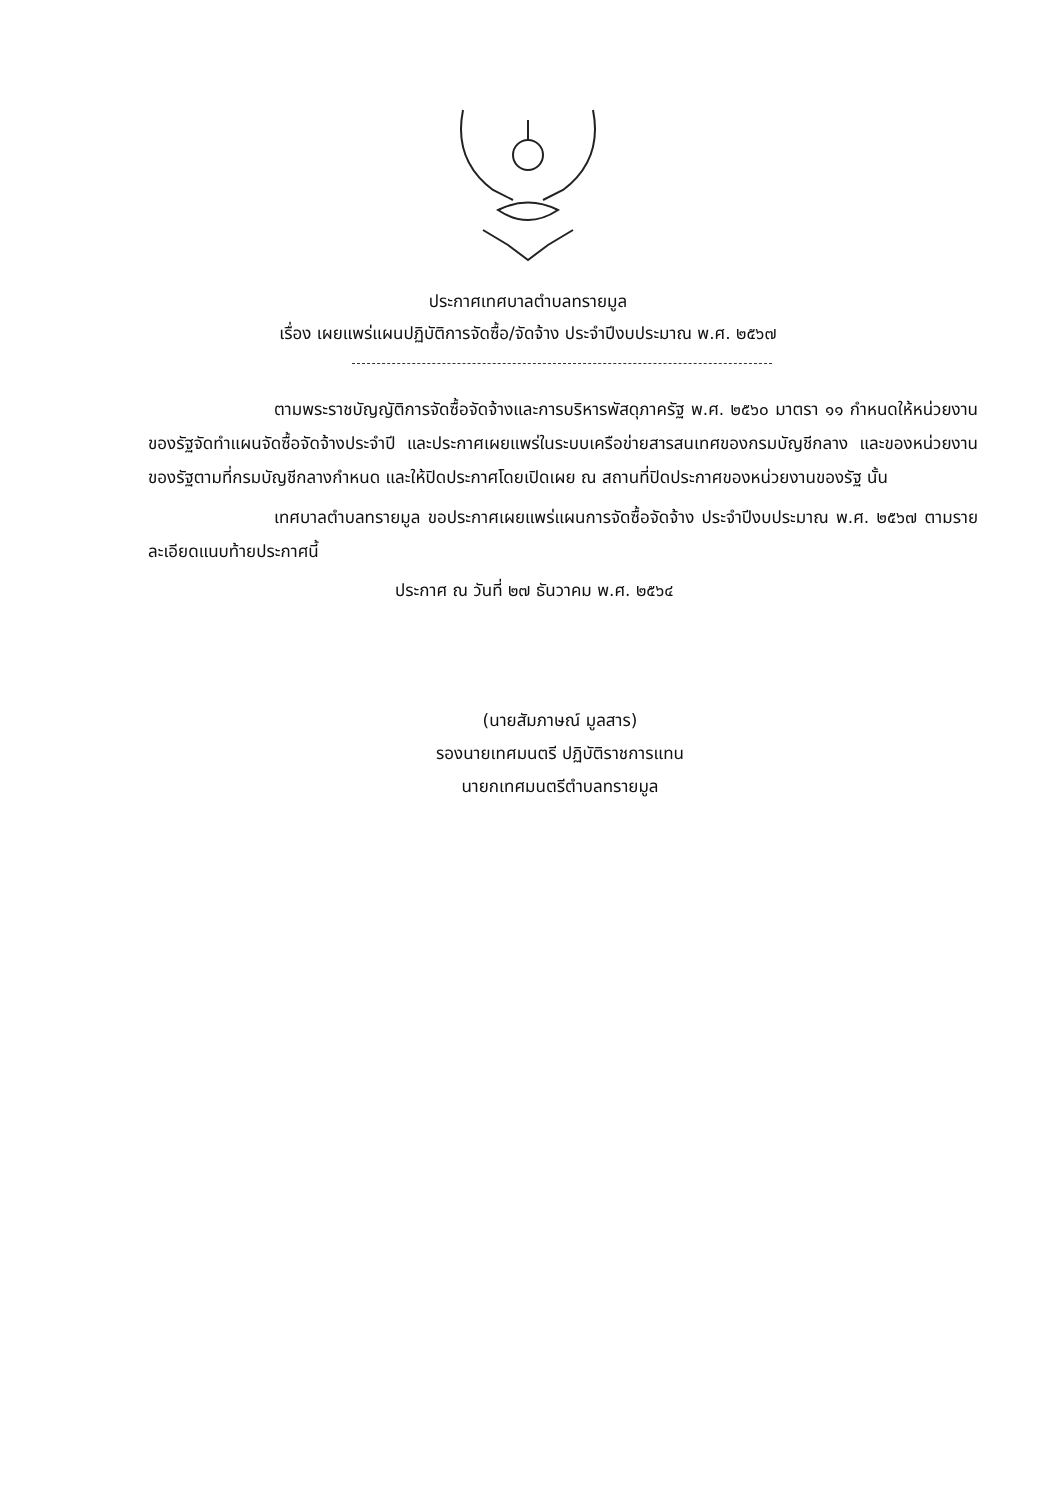ประกาศเทศบาลตำบลทรายมูล
เรื่อง เผยแพร่แผนปฏิบัติการจัดซื้อ/จัดจ้าง ประจำปีงบประมาณ พ.ศ. ๒๕๖๗
ตามพระราชบัญญัติการจัดซื้อจัดจ้างและการบริหารพัสดุภาครัฐ พ.ศ. ๒๕๖๐ มาตรา ๑๑ กำหนดให้หน่วยงานของรัฐจัดทำแผนจัดซื้อจัดจ้างประจำปี และประกาศเผยแพร่ในระบบเครือข่ายสารสนเทศของกรมบัญชีกลาง และของหน่วยงานของรัฐตามที่กรมบัญชีกลางกำหนด และให้ปิดประกาศโดยเปิดเผย ณ สถานที่ปิดประกาศของหน่วยงานของรัฐ นั้น
เทศบาลตำบลทรายมูล ขอประกาศเผยแพร่แผนการจัดซื้อจัดจ้าง ประจำปีงบประมาณ พ.ศ. ๒๕๖๗ ตามรายละเอียดแนบท้ายประกาศนี้
ประกาศ ณ วันที่ ๒๗ ธันวาคม พ.ศ. ๒๕๖๔
(นายสัมภาษณ์ มูลสาร)
รองนายเทศมนตรี ปฏิบัติราชการแทน
นายกเทศมนตรีตำบลทรายมูล